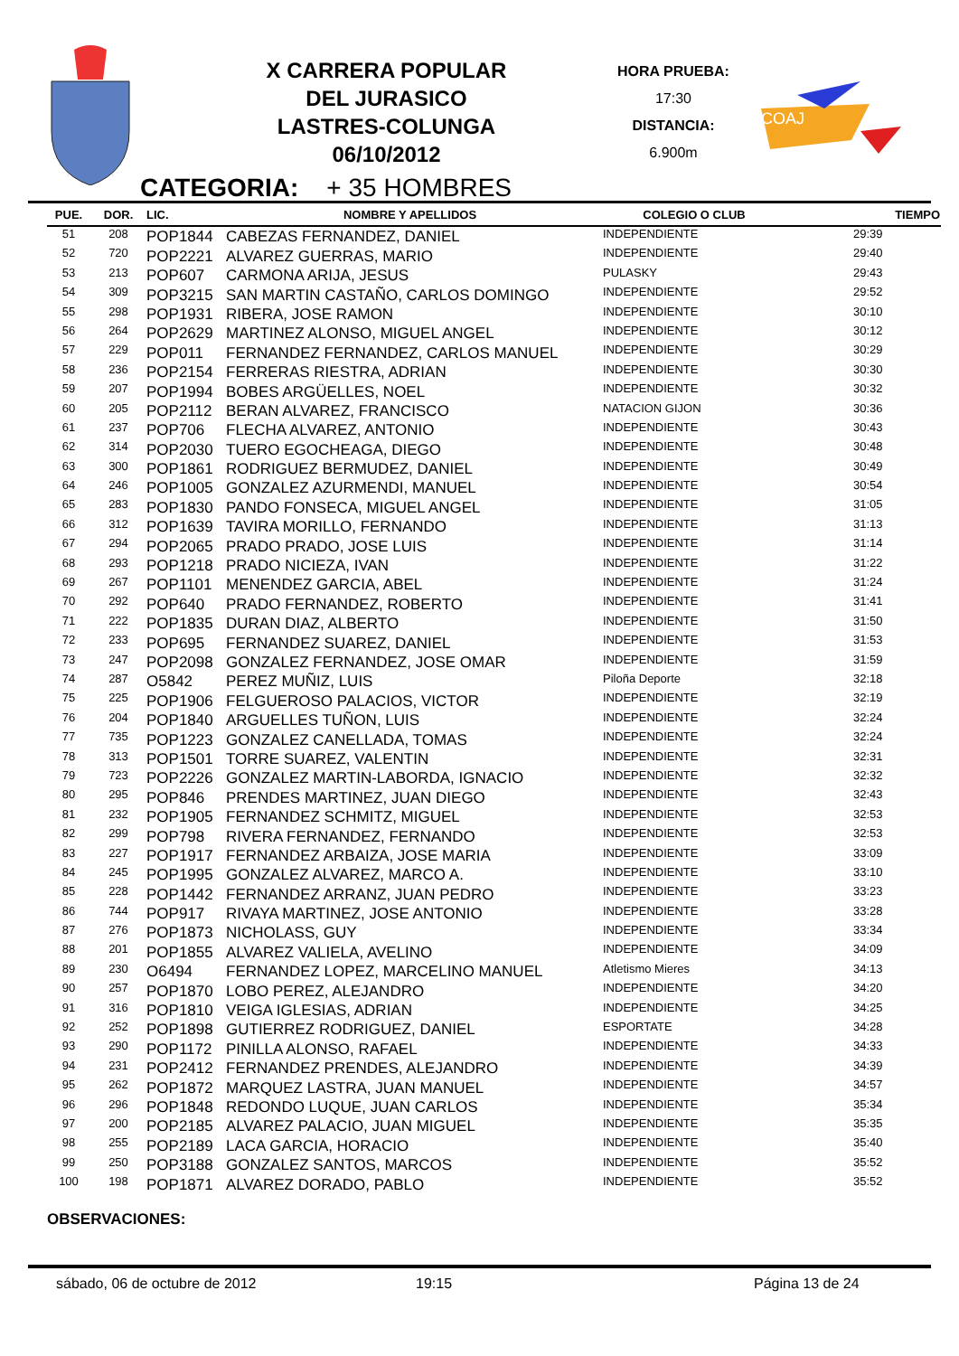X CARRERA POPULAR
DEL JURASICO
LASTRES-COLUNGA
06/10/2012
HORA PRUEBA:
17:30
DISTANCIA:
6.900m
COAJ
CATEGORIA: + 35 HOMBRES
| PUE. | DOR. | LIC. | NOMBRE Y APELLIDOS | COLEGIO O CLUB | TIEMPO |
| --- | --- | --- | --- | --- | --- |
| 51 | 208 | POP1844 | CABEZAS FERNANDEZ, DANIEL | INDEPENDIENTE | 29:39 |
| 52 | 720 | POP2221 | ALVAREZ GUERRAS, MARIO | INDEPENDIENTE | 29:40 |
| 53 | 213 | POP607 | CARMONA ARIJA, JESUS | PULASKY | 29:43 |
| 54 | 309 | POP3215 | SAN MARTIN CASTAÑO, CARLOS DOMINGO | INDEPENDIENTE | 29:52 |
| 55 | 298 | POP1931 | RIBERA, JOSE RAMON | INDEPENDIENTE | 30:10 |
| 56 | 264 | POP2629 | MARTINEZ ALONSO, MIGUEL ANGEL | INDEPENDIENTE | 30:12 |
| 57 | 229 | POP011 | FERNANDEZ FERNANDEZ, CARLOS MANUEL | INDEPENDIENTE | 30:29 |
| 58 | 236 | POP2154 | FERRERAS RIESTRA, ADRIAN | INDEPENDIENTE | 30:30 |
| 59 | 207 | POP1994 | BOBES ARGÜELLES, NOEL | INDEPENDIENTE | 30:32 |
| 60 | 205 | POP2112 | BERAN ALVAREZ, FRANCISCO | NATACION GIJON | 30:36 |
| 61 | 237 | POP706 | FLECHA ALVAREZ, ANTONIO | INDEPENDIENTE | 30:43 |
| 62 | 314 | POP2030 | TUERO EGOCHEAGA, DIEGO | INDEPENDIENTE | 30:48 |
| 63 | 300 | POP1861 | RODRIGUEZ BERMUDEZ, DANIEL | INDEPENDIENTE | 30:49 |
| 64 | 246 | POP1005 | GONZALEZ AZURMENDI, MANUEL | INDEPENDIENTE | 30:54 |
| 65 | 283 | POP1830 | PANDO FONSECA, MIGUEL ANGEL | INDEPENDIENTE | 31:05 |
| 66 | 312 | POP1639 | TAVIRA MORILLO, FERNANDO | INDEPENDIENTE | 31:13 |
| 67 | 294 | POP2065 | PRADO PRADO, JOSE LUIS | INDEPENDIENTE | 31:14 |
| 68 | 293 | POP1218 | PRADO NICIEZA, IVAN | INDEPENDIENTE | 31:22 |
| 69 | 267 | POP1101 | MENENDEZ GARCIA, ABEL | INDEPENDIENTE | 31:24 |
| 70 | 292 | POP640 | PRADO FERNANDEZ, ROBERTO | INDEPENDIENTE | 31:41 |
| 71 | 222 | POP1835 | DURAN DIAZ, ALBERTO | INDEPENDIENTE | 31:50 |
| 72 | 233 | POP695 | FERNANDEZ SUAREZ, DANIEL | INDEPENDIENTE | 31:53 |
| 73 | 247 | POP2098 | GONZALEZ FERNANDEZ, JOSE OMAR | INDEPENDIENTE | 31:59 |
| 74 | 287 | O5842 | PEREZ MUÑIZ, LUIS | Piloña Deporte | 32:18 |
| 75 | 225 | POP1906 | FELGUEROSO PALACIOS, VICTOR | INDEPENDIENTE | 32:19 |
| 76 | 204 | POP1840 | ARGUELLES TUÑON, LUIS | INDEPENDIENTE | 32:24 |
| 77 | 735 | POP1223 | GONZALEZ CANELLADA, TOMAS | INDEPENDIENTE | 32:24 |
| 78 | 313 | POP1501 | TORRE SUAREZ, VALENTIN | INDEPENDIENTE | 32:31 |
| 79 | 723 | POP2226 | GONZALEZ MARTIN-LABORDA, IGNACIO | INDEPENDIENTE | 32:32 |
| 80 | 295 | POP846 | PRENDES MARTINEZ, JUAN DIEGO | INDEPENDIENTE | 32:43 |
| 81 | 232 | POP1905 | FERNANDEZ SCHMITZ, MIGUEL | INDEPENDIENTE | 32:53 |
| 82 | 299 | POP798 | RIVERA FERNANDEZ, FERNANDO | INDEPENDIENTE | 32:53 |
| 83 | 227 | POP1917 | FERNANDEZ ARBAIZA, JOSE MARIA | INDEPENDIENTE | 33:09 |
| 84 | 245 | POP1995 | GONZALEZ ALVAREZ, MARCO A. | INDEPENDIENTE | 33:10 |
| 85 | 228 | POP1442 | FERNANDEZ ARRANZ, JUAN PEDRO | INDEPENDIENTE | 33:23 |
| 86 | 744 | POP917 | RIVAYA MARTINEZ, JOSE ANTONIO | INDEPENDIENTE | 33:28 |
| 87 | 276 | POP1873 | NICHOLASS, GUY | INDEPENDIENTE | 33:34 |
| 88 | 201 | POP1855 | ALVAREZ VALIELA, AVELINO | INDEPENDIENTE | 34:09 |
| 89 | 230 | O6494 | FERNANDEZ LOPEZ, MARCELINO MANUEL | Atletismo Mieres | 34:13 |
| 90 | 257 | POP1870 | LOBO PEREZ, ALEJANDRO | INDEPENDIENTE | 34:20 |
| 91 | 316 | POP1810 | VEIGA IGLESIAS, ADRIAN | INDEPENDIENTE | 34:25 |
| 92 | 252 | POP1898 | GUTIERREZ RODRIGUEZ, DANIEL | ESPORTATE | 34:28 |
| 93 | 290 | POP1172 | PINILLA ALONSO, RAFAEL | INDEPENDIENTE | 34:33 |
| 94 | 231 | POP2412 | FERNANDEZ PRENDES, ALEJANDRO | INDEPENDIENTE | 34:39 |
| 95 | 262 | POP1872 | MARQUEZ LASTRA, JUAN MANUEL | INDEPENDIENTE | 34:57 |
| 96 | 296 | POP1848 | REDONDO LUQUE, JUAN CARLOS | INDEPENDIENTE | 35:34 |
| 97 | 200 | POP2185 | ALVAREZ PALACIO, JUAN MIGUEL | INDEPENDIENTE | 35:35 |
| 98 | 255 | POP2189 | LACA GARCIA, HORACIO | INDEPENDIENTE | 35:40 |
| 99 | 250 | POP3188 | GONZALEZ SANTOS, MARCOS | INDEPENDIENTE | 35:52 |
| 100 | 198 | POP1871 | ALVAREZ DORADO, PABLO | INDEPENDIENTE | 35:52 |
OBSERVACIONES:
sábado, 06 de octubre de 2012 19:15 Página 13 de 24